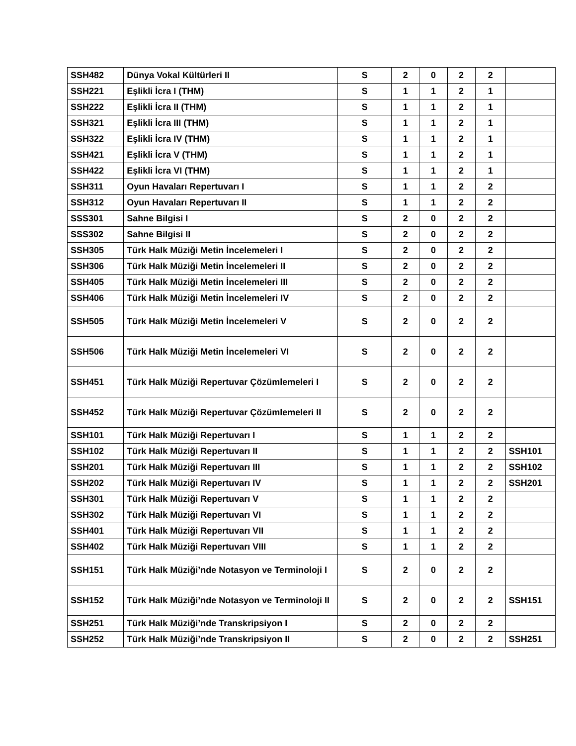| SSH482 | Dünya Vokal Kültürleri II | S | 2 | 0 | 2 | 2 | |
| SSH221 | Eşlikli İcra I (THM) | S | 1 | 1 | 2 | 1 | |
| SSH222 | Eşlikli İcra II (THM) | S | 1 | 1 | 2 | 1 | |
| SSH321 | Eşlikli İcra III (THM) | S | 1 | 1 | 2 | 1 | |
| SSH322 | Eşlikli İcra IV (THM) | S | 1 | 1 | 2 | 1 | |
| SSH421 | Eşlikli İcra V (THM) | S | 1 | 1 | 2 | 1 | |
| SSH422 | Eşlikli İcra VI (THM) | S | 1 | 1 | 2 | 1 | |
| SSH311 | Oyun Havaları Repertuvarı I | S | 1 | 1 | 2 | 2 | |
| SSH312 | Oyun Havaları Repertuvarı II | S | 1 | 1 | 2 | 2 | |
| SSS301 | Sahne Bilgisi I | S | 2 | 0 | 2 | 2 | |
| SSS302 | Sahne Bilgisi II | S | 2 | 0 | 2 | 2 | |
| SSH305 | Türk Halk Müziği Metin İncelemeleri I | S | 2 | 0 | 2 | 2 | |
| SSH306 | Türk Halk Müziği Metin İncelemeleri II | S | 2 | 0 | 2 | 2 | |
| SSH405 | Türk Halk Müziği Metin İncelemeleri III | S | 2 | 0 | 2 | 2 | |
| SSH406 | Türk Halk Müziği Metin İncelemeleri IV | S | 2 | 0 | 2 | 2 | |
| SSH505 | Türk Halk Müziği Metin İncelemeleri V | S | 2 | 0 | 2 | 2 | |
| SSH506 | Türk Halk Müziği Metin İncelemeleri VI | S | 2 | 0 | 2 | 2 | |
| SSH451 | Türk Halk Müziği Repertuvar Çözümlemeleri I | S | 2 | 0 | 2 | 2 | |
| SSH452 | Türk Halk Müziği Repertuvar Çözümlemeleri II | S | 2 | 0 | 2 | 2 | |
| SSH101 | Türk Halk Müziği Repertuvarı I | S | 1 | 1 | 2 | 2 | |
| SSH102 | Türk Halk Müziği Repertuvarı II | S | 1 | 1 | 2 | 2 | SSH101 |
| SSH201 | Türk Halk Müziği Repertuvarı III | S | 1 | 1 | 2 | 2 | SSH102 |
| SSH202 | Türk Halk Müziği Repertuvarı IV | S | 1 | 1 | 2 | 2 | SSH201 |
| SSH301 | Türk Halk Müziği Repertuvarı V | S | 1 | 1 | 2 | 2 | |
| SSH302 | Türk Halk Müziği Repertuvarı VI | S | 1 | 1 | 2 | 2 | |
| SSH401 | Türk Halk Müziği Repertuvarı VII | S | 1 | 1 | 2 | 2 | |
| SSH402 | Türk Halk Müziği Repertuvarı VIII | S | 1 | 1 | 2 | 2 | |
| SSH151 | Türk Halk Müziği’nde Notasyon ve Terminoloji I | S | 2 | 0 | 2 | 2 | |
| SSH152 | Türk Halk Müziği’nde Notasyon ve Terminoloji II | S | 2 | 0 | 2 | 2 | SSH151 |
| SSH251 | Türk Halk Müziği’nde Transkripsiyon I | S | 2 | 0 | 2 | 2 | |
| SSH252 | Türk Halk Müziği’nde Transkripsiyon II | S | 2 | 0 | 2 | 2 | SSH251 |